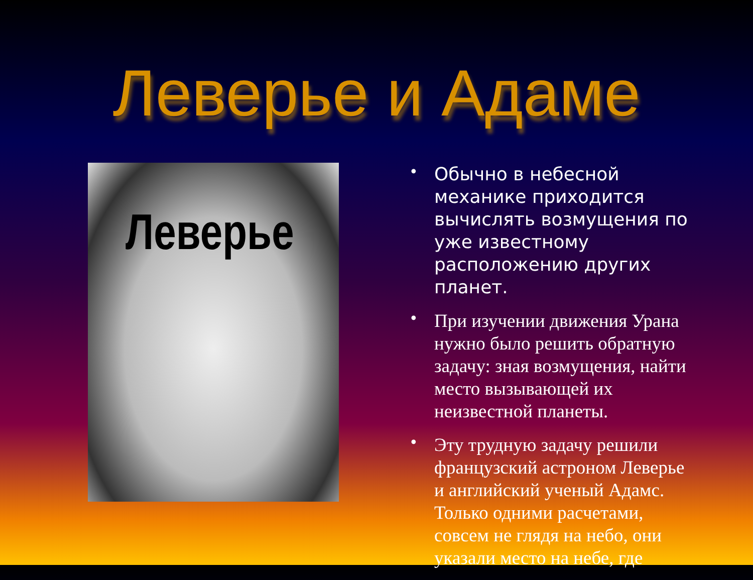Леверье и Адаме
Леверье
•
Обычно в небесной механике приходится вычислять возмущения по уже известному расположению других планет.
•
При изучении движения Урана нужно было решить обратную задачу: зная возмущения, найти место вызывающей их неизвестной планеты.
•
Эту трудную задачу решили французский астроном Леверье и английский ученый Адамс. Только одними расчетами, совсем не глядя на небо, они указали место на небе, где